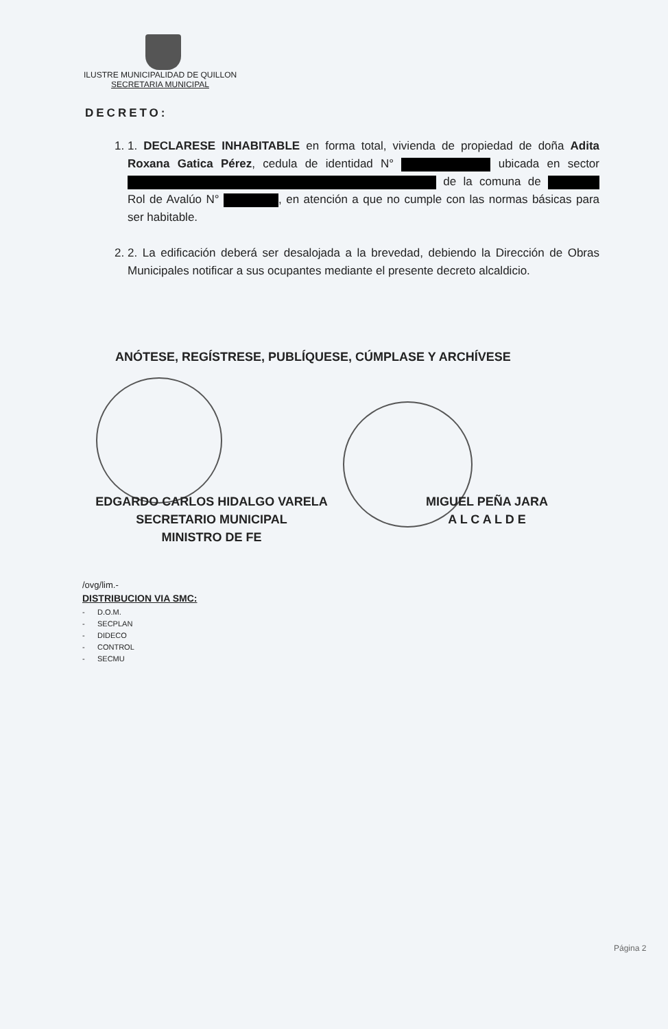ILUSTRE MUNICIPALIDAD DE QUILLON
SECRETARIA MUNICIPAL
DECRETO:
1. 1. DECLARESE INHABITABLE en forma total, vivienda de propiedad de doña Adita Roxana Gatica Pérez, cedula de identidad N° ubicada en sector de la comuna de Rol de Avalúo N° , en atención a que no cumple con las normas básicas para ser habitable.
2. 2. La edificación deberá ser desalojada a la brevedad, debiendo la Dirección de Obras Municipales notificar a sus ocupantes mediante el presente decreto alcaldicio.
ANÓTESE, REGÍSTRESE, PUBLÍQUESE, CÚMPLASE Y ARCHÍVESE
EDGARDO CARLOS HIDALGO VARELA
SECRETARIO MUNICIPAL
MINISTRO DE FE
MIGUEL PEÑA JARA
A L C A L D E
/ovg/lim.-
DISTRIBUCION VIA SMC:
- D.O.M.
- SECPLAN
- DIDECO
- CONTROL
- SECMU
Página 2